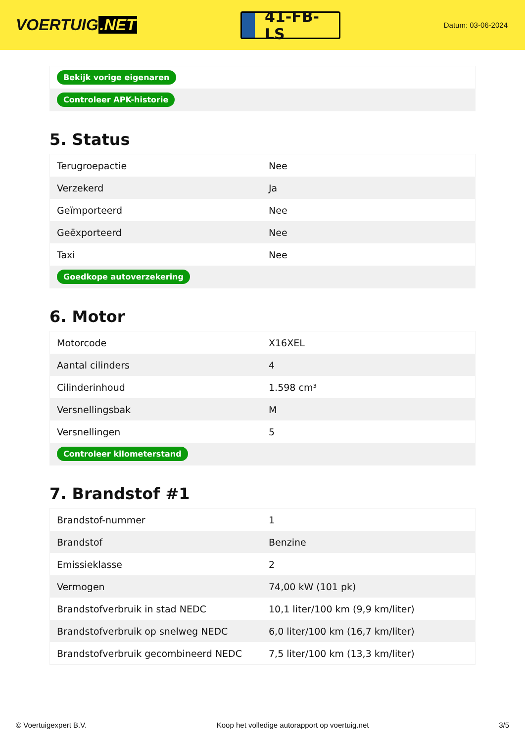VOERTUIG.NET
41-FB-LS
Datum: 03-06-2024
| Bekijk vorige eigenaren |
| Controleer APK-historie |
5. Status
| Terugroepactie | Nee |
| Verzekerd | Ja |
| Geïmporteerd | Nee |
| Geëxporteerd | Nee |
| Taxi | Nee |
| Goedkope autoverzekering | |
6. Motor
| Motorcode | X16XEL |
| Aantal cilinders | 4 |
| Cilinderinhoud | 1.598 cm³ |
| Versnellingsbak | M |
| Versnellingen | 5 |
| Controleer kilometerstand | |
7. Brandstof #1
| Brandstof-nummer | 1 |
| Brandstof | Benzine |
| Emissieklasse | 2 |
| Vermogen | 74,00 kW (101 pk) |
| Brandstofverbruik in stad NEDC | 10,1 liter/100 km (9,9 km/liter) |
| Brandstofverbruik op snelweg NEDC | 6,0 liter/100 km (16,7 km/liter) |
| Brandstofverbruik gecombineerd NEDC | 7,5 liter/100 km (13,3 km/liter) |
© Voertuigexpert B.V. Koop het volledige autorapport op voertuig.net 3/5